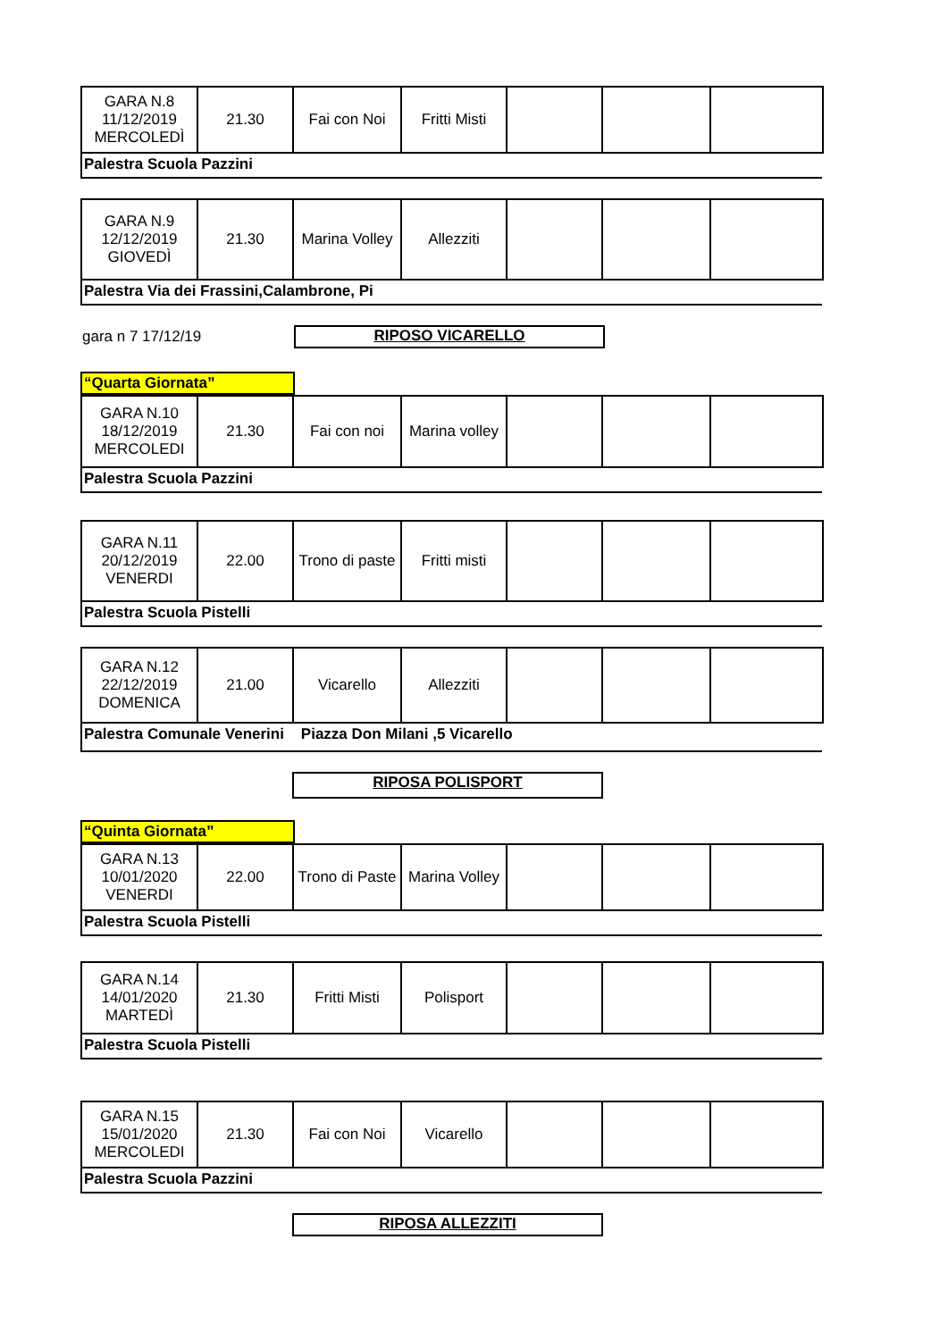| GARA N.8 11/12/2019 MERCOLEDÌ | 21.30 | Fai con Noi | Fritti Misti | | | |
Palestra Scuola Pazzini
| GARA N.9 12/12/2019 GIOVEDÌ | 21.30 | Marina Volley | Allezziti | | | |
Palestra Via dei Frassini,Calambrone, Pi
gara n 7 17/12/19
RIPOSO VICARELLO
“Quarta Giornata”
| GARA N.10 18/12/2019 MERCOLEDI | 21.30 | Fai con noi | Marina volley | | | |
Palestra Scuola Pazzini
| GARA N.11 20/12/2019 VENERDI | 22.00 | Trono di paste | Fritti misti | | | |
Palestra Scuola Pistelli
| GARA N.12 22/12/2019 DOMENICA | 21.00 | Vicarello | Allezziti | | | |
Palestra Comunale Venerini Piazza Don Milani ,5 Vicarello
RIPOSA POLISPORT
“Quinta Giornata”
| GARA N.13 10/01/2020 VENERDI | 22.00 | Trono di Paste | Marina Volley | | | |
Palestra Scuola Pistelli
| GARA N.14 14/01/2020 MARTEDÌ | 21.30 | Fritti Misti | Polisport | | | |
Palestra Scuola Pistelli
| GARA N.15 15/01/2020 MERCOLEDI | 21.30 | Fai con Noi | Vicarello | | | |
Palestra Scuola Pazzini
RIPOSA ALLEZZITI